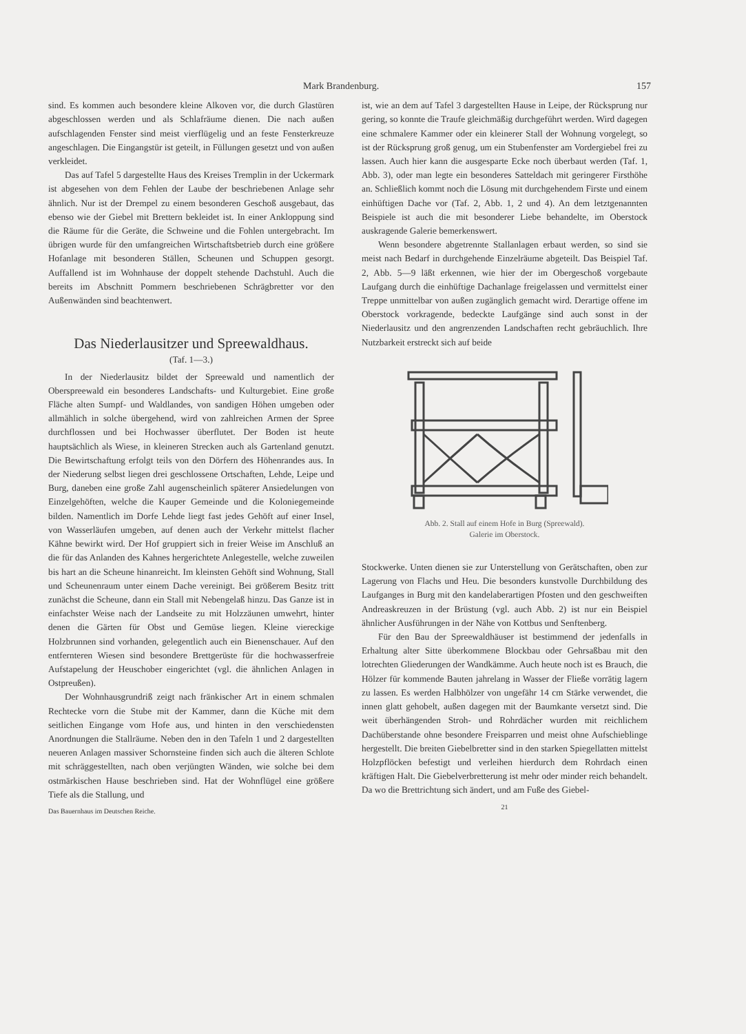Mark Brandenburg. 157
sind. Es kommen auch besondere kleine Alkoven vor, die durch Glastüren abgeschlossen werden und als Schlafräume dienen. Die nach außen aufschlagenden Fenster sind meist vierflügelig und an feste Fensterkreuze angeschlagen. Die Eingangstür ist geteilt, in Füllungen gesetzt und von außen verkleidet.
Das auf Tafel 5 dargestellte Haus des Kreises Tremplin in der Uckermark ist abgesehen von dem Fehlen der Laube der beschriebenen Anlage sehr ähnlich. Nur ist der Drempel zu einem besonderen Geschoß ausgebaut, das ebenso wie der Giebel mit Brettern bekleidet ist. In einer Ankloppung sind die Räume für die Geräte, die Schweine und die Fohlen untergebracht. Im übrigen wurde für den umfangreichen Wirtschaftsbetrieb durch eine größere Hofanlage mit besonderen Ställen, Scheunen und Schuppen gesorgt. Auffallend ist im Wohnhause der doppelt stehende Dachstuhl. Auch die bereits im Abschnitt Pommern beschriebenen Schrägbretter vor den Außenwänden sind beachtenwert.
Das Niederlausitzer und Spreewaldhaus.
(Taf. 1—3.)
In der Niederlausitz bildet der Spreewald und namentlich der Oberspreewald ein besonderes Landschafts- und Kulturgebiet. Eine große Fläche alten Sumpf- und Waldlandes, von sandigen Höhen umgeben oder allmählich in solche übergehend, wird von zahlreichen Armen der Spree durchflossen und bei Hochwasser überflutet. Der Boden ist heute hauptsächlich als Wiese, in kleineren Strecken auch als Gartenland genutzt. Die Bewirtschaftung erfolgt teils von den Dörfern des Höhenrandes aus. In der Niederung selbst liegen drei geschlossene Ortschaften, Lehde, Leipe und Burg, daneben eine große Zahl augenscheinlich späterer Ansiedelungen von Einzelgehöften, welche die Kauper Gemeinde und die Koloniegemeinde bilden. Namentlich im Dorfe Lehde liegt fast jedes Gehöft auf einer Insel, von Wasserläufen umgeben, auf denen auch der Verkehr mittelst flacher Kähne bewirkt wird. Der Hof gruppiert sich in freier Weise im Anschluß an die für das Anlanden des Kahnes hergerichtete Anlegestelle, welche zuweilen bis hart an die Scheune hinanreicht. Im kleinsten Gehöft sind Wohnung, Stall und Scheunenraum unter einem Dache vereinigt. Bei größerem Besitz tritt zunächst die Scheune, dann ein Stall mit Nebengelaß hinzu. Das Ganze ist in einfachster Weise nach der Landseite zu mit Holzzäunen umwehrt, hinter denen die Gärten für Obst und Gemüse liegen. Kleine viereckige Holzbrunnen sind vorhanden, gelegentlich auch ein Bienenschauer. Auf den entfernteren Wiesen sind besondere Brettgerüste für die hochwasserfreie Aufstapelung der Heuschober eingerichtet (vgl. die ähnlichen Anlagen in Ostpreußen).
Der Wohnhausgrundriß zeigt nach fränkischer Art in einem schmalen Rechtecke vorn die Stube mit der Kammer, dann die Küche mit dem seitlichen Eingange vom Hofe aus, und hinten in den verschiedensten Anordnungen die Stallräume. Neben den in den Tafeln 1 und 2 dargestellten neueren Anlagen massiver Schornsteine finden sich auch die älteren Schlote mit schräggestellten, nach oben verjüngten Wänden, wie solche bei dem ostmärkischen Hause beschrieben sind. Hat der Wohnflügel eine größere Tiefe als die Stallung, und
Das Bauernhaus im Deutschen Reiche.
ist, wie an dem auf Tafel 3 dargestellten Hause in Leipe, der Rücksprung nur gering, so konnte die Traufe gleichmäßig durchgeführt werden. Wird dagegen eine schmalere Kammer oder ein kleinerer Stall der Wohnung vorgelegt, so ist der Rücksprung groß genug, um ein Stubenfenster am Vordergiebel frei zu lassen. Auch hier kann die ausgesparte Ecke noch überbaut werden (Taf. 1, Abb. 3), oder man legte ein besonderes Satteldach mit geringerer Firsthöhe an. Schließlich kommt noch die Lösung mit durchgehendem Firste und einem einhüftigen Dache vor (Taf. 2, Abb. 1, 2 und 4). An dem letztgenannten Beispiele ist auch die mit besonderer Liebe behandelte, im Oberstock auskragende Galerie bemerkenswert.
Wenn besondere abgetrennte Stallanlagen erbaut werden, so sind sie meist nach Bedarf in durchgehende Einzelräume abgeteilt. Das Beispiel Taf. 2, Abb. 5—9 läßt erkennen, wie hier der im Obergeschoß vorgebaute Laufgang durch die einhüftige Dachanlage freigelassen und vermittelst einer Treppe unmittelbar von außen zugänglich gemacht wird. Derartige offene im Oberstock vorkragende, bedeckte Laufgänge sind auch sonst in der Niederlausitz und den angrenzenden Landschaften recht gebräuchlich. Ihre Nutzbarkeit erstreckt sich auf beide
Abb. 2. Stall auf einem Hofe in Burg (Spreewald).
Galerie im Oberstock.
Stockwerke. Unten dienen sie zur Unterstellung von Gerätschaften, oben zur Lagerung von Flachs und Heu. Die besonders kunstvolle Durchbildung des Laufganges in Burg mit den kandelaberartigen Pfosten und den geschweiften Andreaskreuzen in der Brüstung (vgl. auch Abb. 2) ist nur ein Beispiel ähnlicher Ausführungen in der Nähe von Kottbus und Senftenberg.
Für den Bau der Spreewaldhäuser ist bestimmend der jedenfalls in Erhaltung alter Sitte überkommene Blockbau oder Gehrsaßbau mit den lotrechten Gliederungen der Wandkämme. Auch heute noch ist es Brauch, die Hölzer für kommende Bauten jahrelang in Wasser der Fließe vorrätig lagern zu lassen. Es werden Halbhölzer von ungefähr 14 cm Stärke verwendet, die innen glatt gehobelt, außen dagegen mit der Baumkante versetzt sind. Die weit überhängenden Stroh- und Rohrdächer wurden mit reichlichem Dachüberstande ohne besondere Freisparren und meist ohne Aufschieblinge hergestellt. Die breiten Giebelbretter sind in den starken Spiegellatten mittelst Holzpflöcken befestigt und verleihen hierdurch dem Rohrdach einen kräftigen Halt. Die Giebelverbretterung ist mehr oder minder reich behandelt. Da wo die Brettrichtung sich ändert, und am Fuße des Giebel-
21